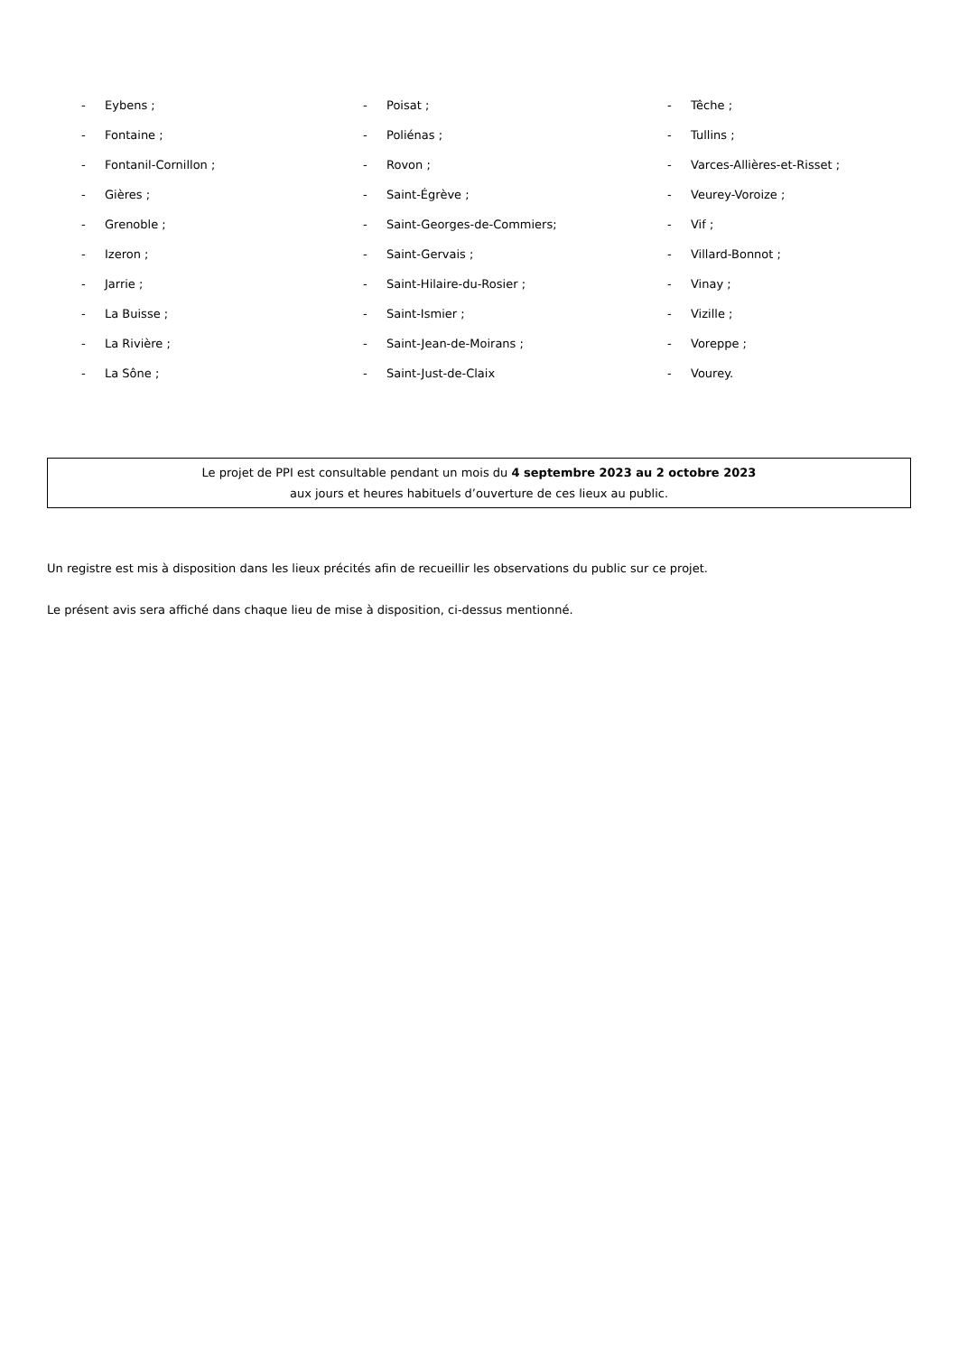- Eybens ;
- Fontaine ;
- Fontanil-Cornillon ;
- Gières ;
- Grenoble ;
- Izeron ;
- Jarrie ;
- La Buisse ;
- La Rivière ;
- La Sône ;
- Poisat ;
- Poliénas ;
- Rovon ;
- Saint-Égrève ;
- Saint-Georges-de-Commiers;
- Saint-Gervais ;
- Saint-Hilaire-du-Rosier ;
- Saint-Ismier ;
- Saint-Jean-de-Moirans ;
- Saint-Just-de-Claix
- Têche ;
- Tullins ;
- Varces-Allières-et-Risset ;
- Veurey-Voroize ;
- Vif ;
- Villard-Bonnot ;
- Vinay ;
- Vizille ;
- Voreppe ;
- Vourey.
Le projet de PPI est consultable pendant un mois du 4 septembre 2023 au 2 octobre 2023
aux jours et heures habituels d’ouverture de ces lieux au public.
Un registre est mis à disposition dans les lieux précités afin de recueillir les observations du public sur ce projet.
Le présent avis sera affiché dans chaque lieu de mise à disposition, ci-dessus mentionné.